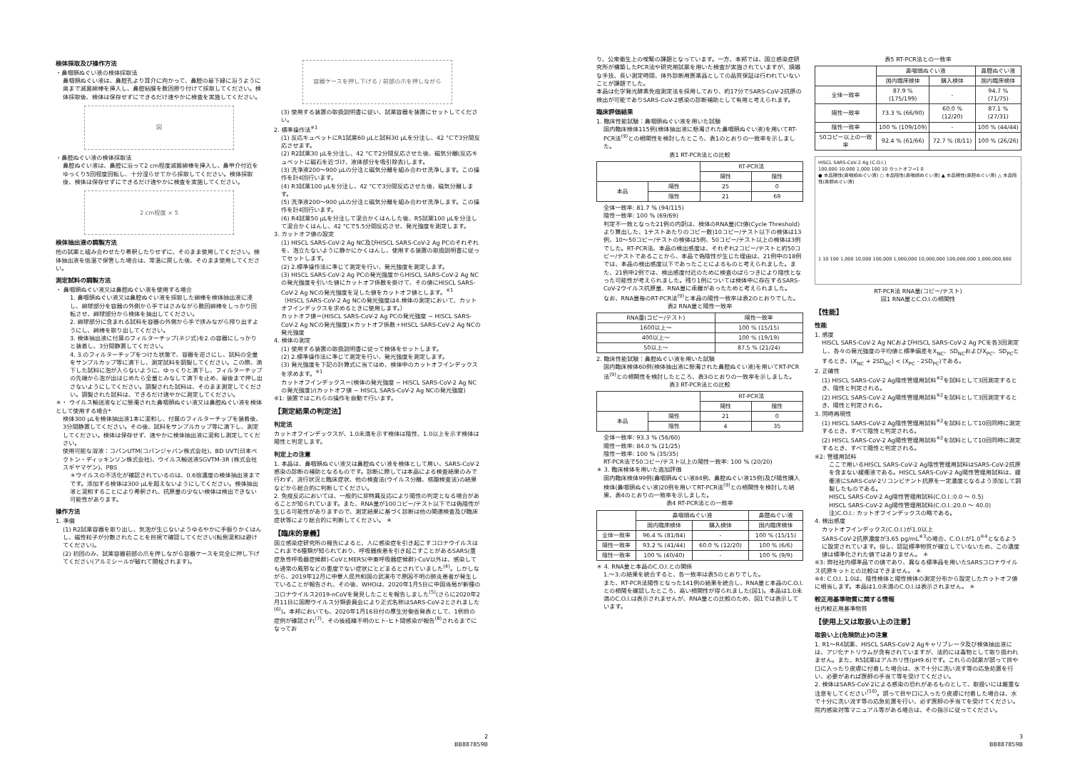検体採取及び操作方法
・鼻咽頭ぬぐい液の検体採取法
鼻咽頭ぬぐい液は、鼻腔孔より耳介に向かって、鼻腔の最下縁に沿うように奥まで滅菌綿棒を挿入し、鼻腔粘膜を数回擦り付けて採取してください。検体採取後、検体は保存せずにできるだけ速やかに検査を実施してください。
図
・鼻腔ぬぐい液の検体採取法
鼻腔ぬぐい液は、鼻腔に沿って2 cm程度滅菌綿棒を挿入し、鼻甲介付近をゆっくり5回程度回転し、十分湿らせてから採取してください。検体採取後、検体は保存せずにできるだけ速やかに検査を実施してください。
2 cm程度 × 5
検体抽出液の調製方法
他の試薬と組み合わせたり希釈したりせずに、そのまま使用してください。検体抽出液を低温で保管した場合は、常温に戻した後、そのまま使用してください。
測定試料の調製方法
・ 鼻咽頭ぬぐい液又は鼻腔ぬぐい液を使用する場合
1. 鼻咽頭ぬぐい液又は鼻腔ぬぐい液を採取した綿棒を検体抽出液に浸し、綿球部分を容器の外側から手ではさみながら数回綿棒をしっかり回転させ、綿球部分から検体を抽出してください。
2. 綿球部分に含まれる試料を容器の外側から手で挟みながら搾り出すようにし、綿棒を取り出してください。
3. 検体抽出液に付属のフィルターチップ(ネジ式)を2.の容器にしっかりと装着し、3分間静置してください。
4. 3.のフィルターチップをつけた状態で、容器を逆さにし、試料の全量をサンプルカップ等に滴下し、測定試料を調製してください。この際、滴下した試料に泡が入らないように、ゆっくりと滴下し、フィルターチップの先端から泡が出はじめたら全量とみなして滴下を止め、最後まで押し出さないようにしてください。調製された試料は、そのまま測定してください。調製された試料は、できるだけ速やかに測定してください。
＊・ ウイルス輸送液などに懸濁された鼻咽頭ぬぐい液又は鼻腔ぬぐい液を検体として使用する場合*
検体300 μLを検体抽出液1本に混和し、付属のフィルターチップを装着後、3分間静置してください。その後、試料をサンプルカップ等に滴下し、測定してください。検体は保存せず、速やかに検体抽出液に混和し測定してください。
使用可能な溶液：コパンUTM(コパンジャパン株式会社)、BD UVT(日本ベクトン・ディッキンソン株式会社)、ウイルス輸送液SGVTM-3R (株式会社スギヤマゲン)、PBS
＊ウイルスの不活化が確認されているのは、0.6倍濃度の検体抽出液までです。添加する検体は300 μLを超えないようにしてください。検体抽出液と混和することにより希釈され、抗原量の少ない検体は検出できない可能性があります。
操作方法
1. 準備
(1) R2試薬容器を取り出し、気泡が生じないようゆるやかに手振りかくはんし、磁性粒子が分散されたことを目視で確認してください(転倒混和は避けてください)。
(2) 初回のみ、試薬容器前部の爪を押しながら容器ケースを完全に押し下げてください(アルミシールが破れて開栓されます)。
容器ケースを押し下げる / 前部の爪を押しながら
(3) 使用する装置の取扱説明書に従い、試薬容器を装置にセットしてください。
2. 標準操作法<sup>※1</sup>
(1) 反応キュベットにR1試薬60 μLと試料30 μLを分注し、42 °Cで3分間反応させます。
(2) R2試薬30 μLを分注し、42 °Cで2分間反応させた後、磁気分離(反応キュベットに磁石を近づけ、液体部分を吸引除去)します。
(3) 洗浄液200〜900 μLの分注と磁気分離を組み合わせ洗浄します。この操作を計4回行います。
(4) R3試薬100 μLを分注し、42 °Cで3分間反応させた後、磁気分離します。
(5) 洗浄液200〜900 μLの分注と磁気分離を組み合わせ洗浄します。この操作を計4回行います。
(6) R4試薬50 μLを分注して混合かくはんした後、R5試薬100 μLを分注して混合かくはんし、42 °Cで5.5分間反応させ、発光強度を測定します。
3. カットオフ値の設定
(1) HISCL SARS-CoV-2 Ag NC及びHISCL SARS-CoV-2 Ag PCのそれぞれを、泡立たないように静かにかくはんし、使用する装置の取扱説明書に従ってセットします。
(2) 2.標準操作法に準じて測定を行い、発光強度を測定します。
(3) HISCL SARS-CoV-2 Ag PCの発光強度からHISCL SARS-CoV-2 Ag NCの発光強度を引いた値にカットオフ係数を掛けて、その値にHISCL SARS-CoV-2 Ag NCの発光強度を足した値をカットオフ値とします。<sup>※1</sup>
（HISCL SARS-CoV-2 Ag NCの発光強度は4.検体の測定において、カットオフインデックスを求めるときに使用します。）
カットオフ値＝(HISCL SARS-CoV-2 Ag PCの発光強度 − HISCL SARS-CoV-2 Ag NCの発光強度)×カットオフ係数＋HISCL SARS-CoV-2 Ag NCの発光強度
4. 検体の測定
(1) 使用する装置の取扱説明書に従って検体をセットします。
(2) 2.標準操作法に準じて測定を行い、発光強度を測定します。
(3) 発光強度を下記の計算式に当てはめ、検体中のカットオフインデックスを求めます。<sup>※1</sup>
カットオフインデックス＝(検体の発光強度 − HISCL SARS-CoV-2 Ag NCの発光強度)/(カットオフ値 − HISCL SARS-CoV-2 Ag NCの発光強度)
※1: 装置ではこれらの操作を自動で行います。
【測定結果の判定法】
判定法
カットオフインデックスが、1.0未満を示す検体は陰性、1.0以上を示す検体は陽性と判定します。
判定上の注意
1. 本品は、鼻咽頭ぬぐい液又は鼻腔ぬぐい液を検体として用い、SARS-CoV-2感染の診断の補助となるものです。診断に際しては本品による検査結果のみで行わず、流行状況と臨床症状、他の検査法(ウイルス分離、核酸検査法)の結果などから総合的に判断してください。
2. 免疫反応においては、一般的に非特異反応により陽性の判定となる場合があることが知られています。また、RNA量が100コピー/テスト以下では偽陰性が生じる可能性がありますので、測定結果に基づく診断は他の関連検査及び臨床症状等により総合的に判断してください。 ＊
【臨床的意義】
国立感染症研究所の報告によると、人に感染症を引き起こすコロナウイルスはこれまで6種類が知られており、呼吸器疾患を引き起こすことがあるSARS(重症急性呼吸器症候群)-CoVとMERS(中東呼吸器症候群)-CoV以外は、感染しても通常の風邪などの重度でない症状にとどまるとされていました<sup>(4)</sup>。しかしながら、2019年12月に中華人民共和国の武漢市で原因不明の肺炎患者が発生していることが報告され、その後、WHOは、2020年1月5日に中国当局が新種のコロナウイルス2019-nCoVを発見したことを報告しました<sup>(5)</sup>(さらに2020年2月11日に国際ウイルス分類委員会により正式名称はSARS-CoV-2とされました<sup>(6)</sup>)。本邦においても、2020年1月16日付の厚生労働省発表として、1例目の症例が確認され<sup>(7)</sup>、その後経緯不明のヒト-ヒト間感染が報告<sup>(8)</sup>されるまでになってお
2
BB887859B
り、公衆衛生上の喫緊の課題となっています。一方、本邦では、国立感染症研究所が構築したPCR法や研究用試薬を用いた検査が実施されていますが、煩雑な手技、長い測定時間、体外診断用医薬品としての品質保証は行われていないことが課題でした。
本品は化学発光酵素免疫測定法を採用しており、約17分でSARS-CoV-2抗原の検出が可能でありSARS-CoV-2感染の診断補助として有用と考えられます。
臨床評価結果
1. 臨床性能試験：鼻咽頭ぬぐい液を用いた試験
国内臨床検体115例(検体抽出液に懸濁された鼻咽頭ぬぐい液)を用いてRT-PCR法<sup>(9)</sup>との相関性を検討したところ、表1のとおりの一致率を示しました。
表1 RT-PCR法との比較
| | | RT-PCR法 | |
| | | 陽性 | 陰性 |
| 本品 | 陽性 | 25 | 0 |
| | 陰性 | 21 | 69 |
全体一致率: 81.7 % (94/115)
陰性一致率: 100 % (69/69)
判定不一致となった21例の内訳は、検体のRNA量(Ct値(Cycle Threshold)より算出した、1テストあたりのコピー数)10コピー/テスト以下の検体は13例、10〜50コピー/テストの検体は5例、50コピー/テスト以上の検体は3例でした。RT-PCR法、本品の検出感度は、それぞれ2コピー/テストと約50コピー/テストであることから、本品で偽陰性が生じた理由は、21例中の18例では、本品の検出感度以下であったことによるものと考えられました。また、21例中2例では、検出感度付近のために検査のばらつきにより陰性となった可能性が考えられました。残り1例については検体中に存在するSARS-CoV-2ウイルス抗原量、RNA量に乖離があったためと考えられました。
なお、RNA量毎のRT-PCR法<sup>(9)</sup>と本品の陽性一致率は表2のとおりでした。
表2 RNA量と陽性一致率
| RNA量(コピー/テスト) | 陽性一致率 |
| 1600以上〜 | 100 % (15/15) |
| 400以上〜 | 100 % (19/19) |
| 50以上〜 | 87.5 % (21/24) |
2. 臨床性能試験：鼻腔ぬぐい液を用いた試験
国内臨床検体60例(検体抽出液に懸濁された鼻腔ぬぐい液)を用いてRT-PCR法<sup>(9)</sup>との相関性を検討したところ、表3のとおりの一致率を示しました。
表3 RT-PCR法との比較
| | | RT-PCR法 | |
| | | 陽性 | 陰性 |
| 本品 | 陽性 | 21 | 0 |
| | 陰性 | 4 | 35 |
全体一致率: 93.3 % (56/60)
陽性一致率: 84.0 % (21/25)
陰性一致率: 100 % (35/35)
RT-PCR法で50コピー/テスト以上の陽性一致率: 100 % (20/20)
＊ 3. 臨床検体を用いた追加評価
国内臨床検体99例(鼻咽頭ぬぐい液84例、鼻腔ぬぐい液15例)及び陽性購入検体(鼻咽頭ぬぐい液)20例を用いてRT-PCR法<sup>(9)</sup>との相関性を検討した結果、表4のとおりの一致率を示しました。
表4 RT-PCR法との一致率
| | 鼻咽頭ぬぐい液 | | 鼻腔ぬぐい液 |
| | 国内臨床検体 | 購入検体 | 国内臨床検体 |
| 全体一致率 | 96.4 % (81/84) | - | 100 % (15/15) |
| 陽性一致率 | 93.2 % (41/44) | 60.0 % (12/20) | 100 % (6/6) |
| 陰性一致率 | 100 % (40/40) | - | 100 % (9/9) |
＊ 4. RNA量と本品のC.O.I.との関係
1.〜3.の結果を統合すると、各一致率は表5のとおりでした。
また、RT-PCR法陽性となった141例の結果を統合し、RNA量と本品のC.O.I.との相関を確認したところ、高い相関性が得られました(図1)。本品は1.0未満のC.O.I.は表示されませんが、RNA量との比較のため、図1では表示しています。
表5 RT-PCR法との一致率
| | 鼻咽頭ぬぐい液 | | 鼻腔ぬぐい液 |
| | 国内臨床検体 | 購入検体 | 国内臨床検体 |
| 全体一致率 | 87.9 % (175/199) | - | 94.7 % (71/75) |
| 陽性一致率 | 73.3 % (66/90) | 60.0 % (12/20) | 87.1 % (27/31) |
| 陰性一致率 | 100 % (109/109) | - | 100 % (44/44) |
| 50コピー以上の一致率 | 92.4 % (61/66) | 72.7 % (8/11) | 100 % (26/26) |
HISCL SARS-CoV-2 Ag (C.O.I.)
100,000 10,000 1,000 100 10 カットオフ→1 0
● 本品陽性(鼻咽頭ぬぐい液) ○ 本品陰性(鼻咽頭ぬぐい液) ▲ 本品陽性(鼻腔ぬぐい液) △ 本品陰性(鼻腔ぬぐい液)
1 10 100 1,000 10,000 100,000 1,000,000 10,000,000 100,000,000 1,000,000,000
RT-PCR法 RNA量(コピー/テスト)
図1 RNA量とC.O.I.の相関性
【性能】
性能
1. 感度
HISCL SARS-CoV-2 Ag NCおよびHISCL SARS-CoV-2 Ag PCを各3回測定し、各々の発光強度の平均値と標準偏差をX<sub>NC</sub>、SD<sub>NC</sub>およびX<sub>PC</sub>、SD<sub>PC</sub>とするとき、(X<sub>NC</sub> + 2SD<sub>NC</sub>) < (X<sub>PC</sub> - 2SD<sub>PC</sub>)である。
2. 正確性
(1) HISCL SARS-CoV-2 Ag陰性管理用試料<sup>※2</sup>を試料として3回測定するとき、陰性と判定される。
(2) HISCL SARS-CoV-2 Ag陽性管理用試料<sup>※2</sup>を試料として3回測定するとき、陽性と判定される。
3. 同時再現性
(1) HISCL SARS-CoV-2 Ag陰性管理用試料<sup>※2</sup>を試料として10回同時に測定するとき、すべて陰性と判定される。
(2) HISCL SARS-CoV-2 Ag陽性管理用試料<sup>※2</sup>を試料として10回同時に測定するとき、すべて陽性と判定される。
※2: 管理用試料
ここで用いるHISCL SARS-CoV-2 Ag陰性管理用試料はSARS-CoV-2抗原を含まない緩衝液である。HISCL SARS-CoV-2 Ag陽性管理用試料は、緩衝液にSARS-CoV-2リコンビナント抗原を一定濃度となるよう添加して調製したものである。
HISCL SARS-CoV-2 Ag陰性管理用試料(C.O.I.:0.0 〜 0.5)
HISCL SARS-CoV-2 Ag陽性管理用試料(C.O.I.:20.0 〜 40.0)
注)C.O.I.: カットオフインデックスの略である。
4. 検出感度
カットオフインデックス(C.O.I.)が1.0以上
SARS-CoV-2抗原濃度が3.65 pg/mL<sup>※3</sup>の場合、C.O.I.が1.0<sup>※4</sup>となるように設定されています。但し、認証標準物質が確立していないため、この濃度値は標準化された値ではありません。 ＊
※3: 弊社社内標準品での値であり、異なる標準品を用いたSARSコロナウイルス抗原キットとの比較はできません。 ＊
※4: C.O.I. 1.0は、陰性検体と陽性検体の測定分布から設定したカットオフ値に相当します。本品は1.0未満のC.O.I.は表示されません。 ＊
較正用基準物質に関する情報
社内較正用基準物質
【使用上又は取扱い上の注意】
取扱い上(危険防止)の注意
1. R1〜R4試薬、HISCL SARS-CoV-2 Agキャリブレータ及び検体抽出液には、アジ化ナトリウムが含有されていますが、法的には毒物として取り扱われません。また、R5試薬はアルカリ性(pH9.6)です。これらの試薬が誤って目や口に入ったり皮膚に付着した場合は、水で十分に洗い流す等の応急処置を行い、必要があれば医師の手当て等を受けてください。
2. 検体はSARS-CoV-2による感染の恐れがあるものとして、取扱いには厳重な注意をしてください<sup>(10)</sup>。誤って目や口に入ったり皮膚に付着した場合は、水で十分に洗い流す等の応急処置を行い、必ず医師の手当てを受けてください。院内感染対策マニュアル等がある場合は、その指示に従ってください。
3
BB887859B